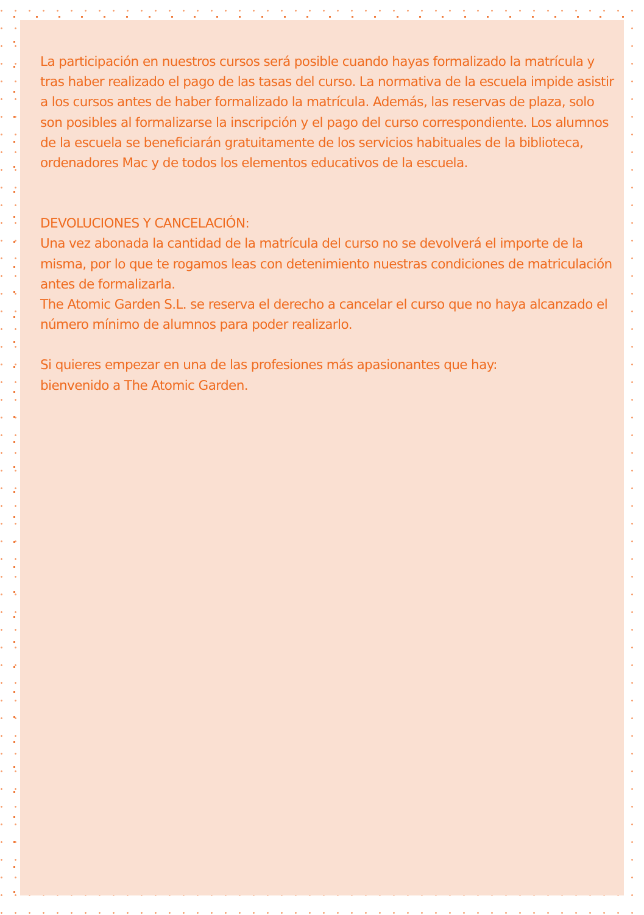La participación en nuestros cursos será posible cuando hayas formalizado la matrícula y tras haber realizado el pago de las tasas del curso. La normativa de la escuela impide asistir a los cursos antes de haber formalizado la matrícula. Además, las reservas de plaza, solo son posibles al formalizarse la inscripción y el pago del curso correspondiente. Los alumnos de la escuela se beneficiarán gratuitamente de los servicios habituales de la biblioteca, ordenadores Mac y de todos los elementos educativos de la escuela.
DEVOLUCIONES Y CANCELACIÓN:
Una vez abonada la cantidad de la matrícula del curso no se devolverá el importe de la misma, por lo que te rogamos leas con detenimiento nuestras condiciones de matriculación antes de formalizarla.
The Atomic Garden S.L. se reserva el derecho a cancelar el curso que no haya alcanzado el número mínimo de alumnos para poder realizarlo.
Si quieres empezar en una de las profesiones más apasionantes que hay:
bienvenido a The Atomic Garden.